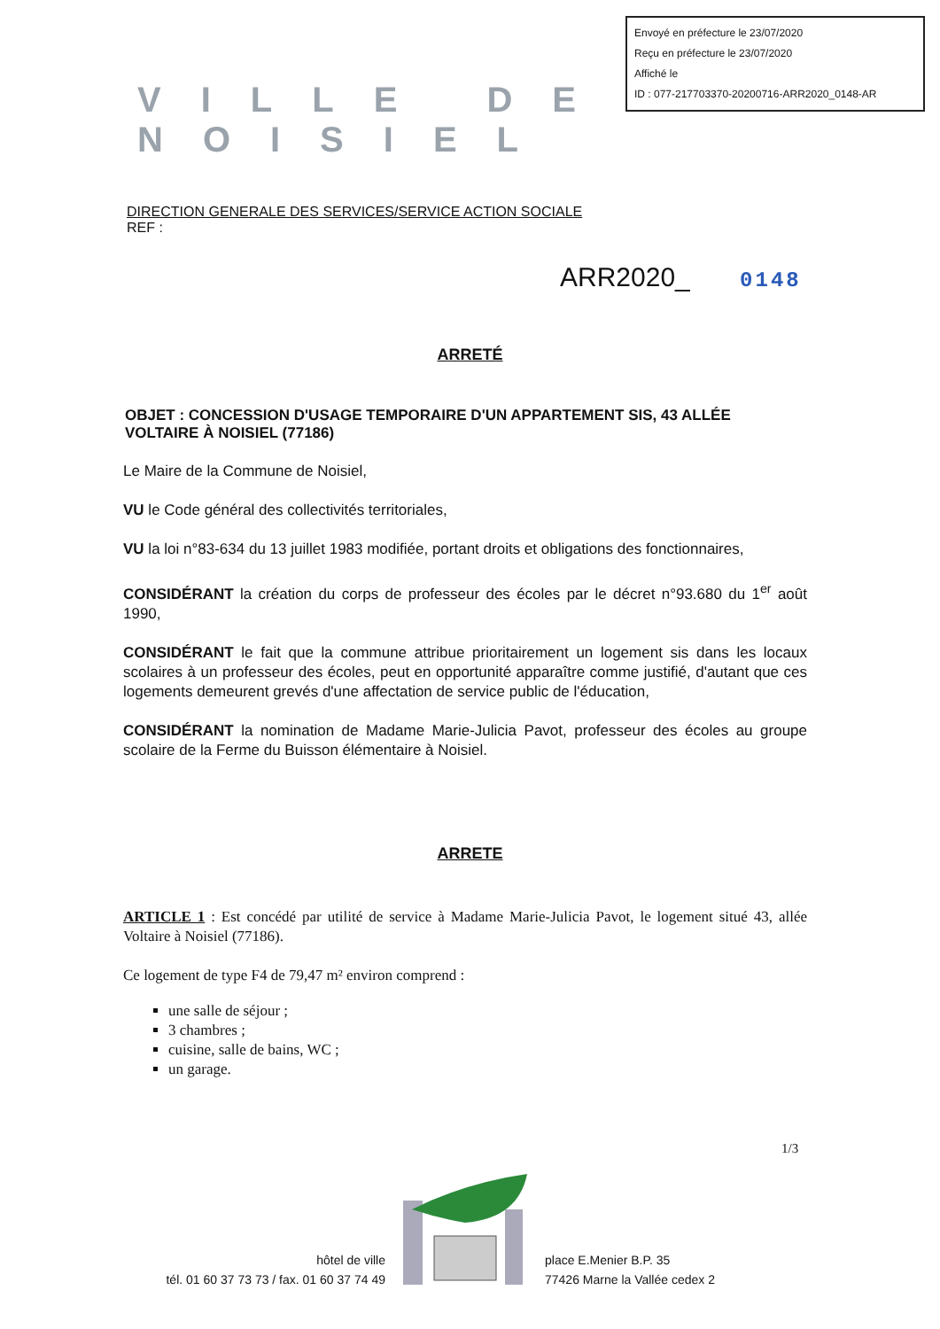Envoyé en préfecture le 23/07/2020
Reçu en préfecture le 23/07/2020
Affiché le
ID : 077-217703370-20200716-ARR2020_0148-AR
VILLE DE NOISIEL
DIRECTION GENERALE DES SERVICES/SERVICE ACTION SOCIALE
REF :
ARR2020_ 0148
ARRETÉ
OBJET : CONCESSION D'USAGE TEMPORAIRE D'UN APPARTEMENT SIS, 43 ALLÉE VOLTAIRE À NOISIEL (77186)
Le Maire de la Commune de Noisiel,
VU le Code général des collectivités territoriales,
VU la loi n°83-634 du 13 juillet 1983 modifiée, portant droits et obligations des fonctionnaires,
CONSIDÉRANT la création du corps de professeur des écoles par le décret n°93.680 du 1<sup>er</sup> août 1990,
CONSIDÉRANT le fait que la commune attribue prioritairement un logement sis dans les locaux scolaires à un professeur des écoles, peut en opportunité apparaître comme justifié, d'autant que ces logements demeurent grevés d'une affectation de service public de l'éducation,
CONSIDÉRANT la nomination de Madame Marie-Julicia Pavot, professeur des écoles au groupe scolaire de la Ferme du Buisson élémentaire à Noisiel.
ARRETE
ARTICLE 1 : Est concédé par utilité de service à Madame Marie-Julicia Pavot, le logement situé 43, allée Voltaire à Noisiel (77186).
Ce logement de type F4 de 79,47 m² environ comprend :
une salle de séjour ;
3 chambres ;
cuisine, salle de bains, WC ;
un garage.
1/3
hôtel de ville
tél. 01 60 37 73 73 / fax. 01 60 37 74 49
place E.Menier B.P. 35
77426 Marne la Vallée cedex 2